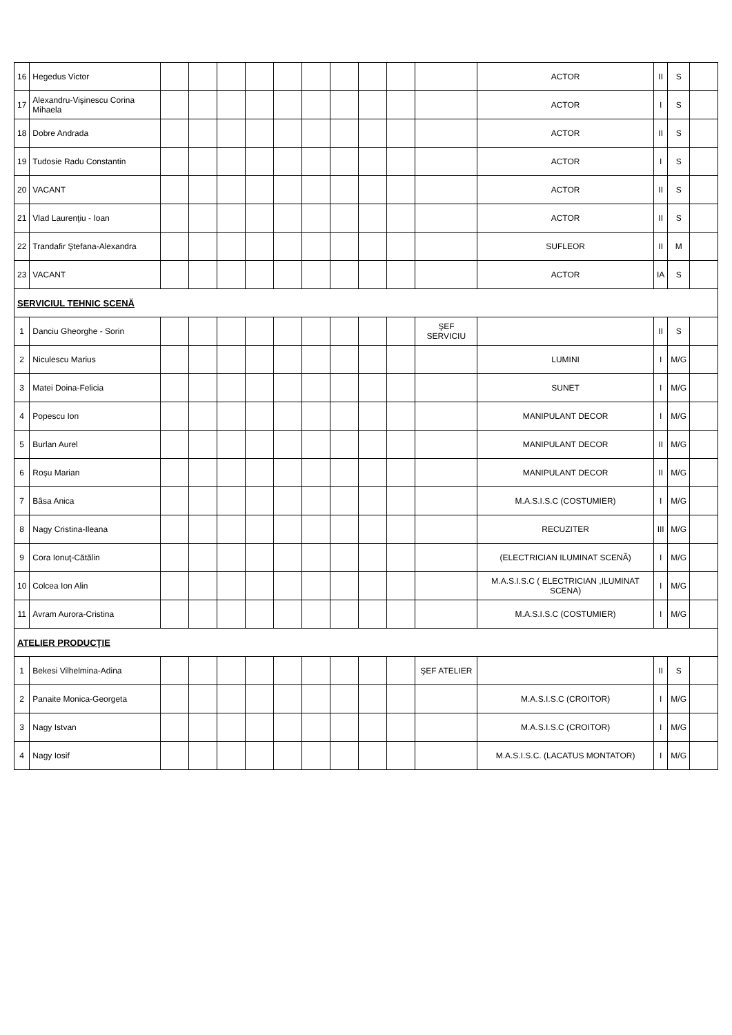| 16 | Hegedus Victor | | | | | | | | | | | ACTOR | II | S | |
| 17 | Alexandru-Vişinescu Corina Mihaela | | | | | | | | | | | ACTOR | I | S | |
| 18 | Dobre Andrada | | | | | | | | | | | ACTOR | II | S | |
| 19 | Tudosie Radu Constantin | | | | | | | | | | | ACTOR | I | S | |
| 20 | VACANT | | | | | | | | | | | ACTOR | II | S | |
| 21 | Vlad Laurenţiu - Ioan | | | | | | | | | | | ACTOR | II | S | |
| 22 | Trandafir Ştefana-Alexandra | | | | | | | | | | | SUFLEOR | II | M | |
| 23 | VACANT | | | | | | | | | | | ACTOR | IA | S | |
| SERVICIUL TEHNIC SCENĂ | | | | | | | | | | | | | | | |
| 1 | Danciu Gheorghe - Sorin | | | | | | | | | | ŞEF SERVICIU | | II | S | |
| 2 | Niculescu Marius | | | | | | | | | | | LUMINI | I | M/G | |
| 3 | Matei Doina-Felicia | | | | | | | | | | | SUNET | I | M/G | |
| 4 | Popescu Ion | | | | | | | | | | | MANIPULANT DECOR | I | M/G | |
| 5 | Burlan Aurel | | | | | | | | | | | MANIPULANT DECOR | II | M/G | |
| 6 | Roşu Marian | | | | | | | | | | | MANIPULANT DECOR | II | M/G | |
| 7 | Bâsa Anica | | | | | | | | | | | M.A.S.I.S.C (COSTUMIER) | I | M/G | |
| 8 | Nagy Cristina-Ileana | | | | | | | | | | | RECUZITER | III | M/G | |
| 9 | Cora Ionuţ-Cătălin | | | | | | | | | | | (ELECTRICIAN ILUMINAT SCENĂ) | I | M/G | |
| 10 | Colcea Ion Alin | | | | | | | | | | | M.A.S.I.S.C ( ELECTRICIAN ,ILUMINAT SCENA) | I | M/G | |
| 11 | Avram Aurora-Cristina | | | | | | | | | | | M.A.S.I.S.C (COSTUMIER) | I | M/G | |
| ATELIER PRODUCŢIE | | | | | | | | | | | | | | | |
| 1 | Bekesi Vilhelmina-Adina | | | | | | | | | | ŞEF ATELIER | | II | S | |
| 2 | Panaite Monica-Georgeta | | | | | | | | | | | M.A.S.I.S.C (CROITOR) | I | M/G | |
| 3 | Nagy Istvan | | | | | | | | | | | M.A.S.I.S.C (CROITOR) | I | M/G | |
| 4 | Nagy Iosif | | | | | | | | | | | M.A.S.I.S.C. (LACATUS MONTATOR) | I | M/G | |